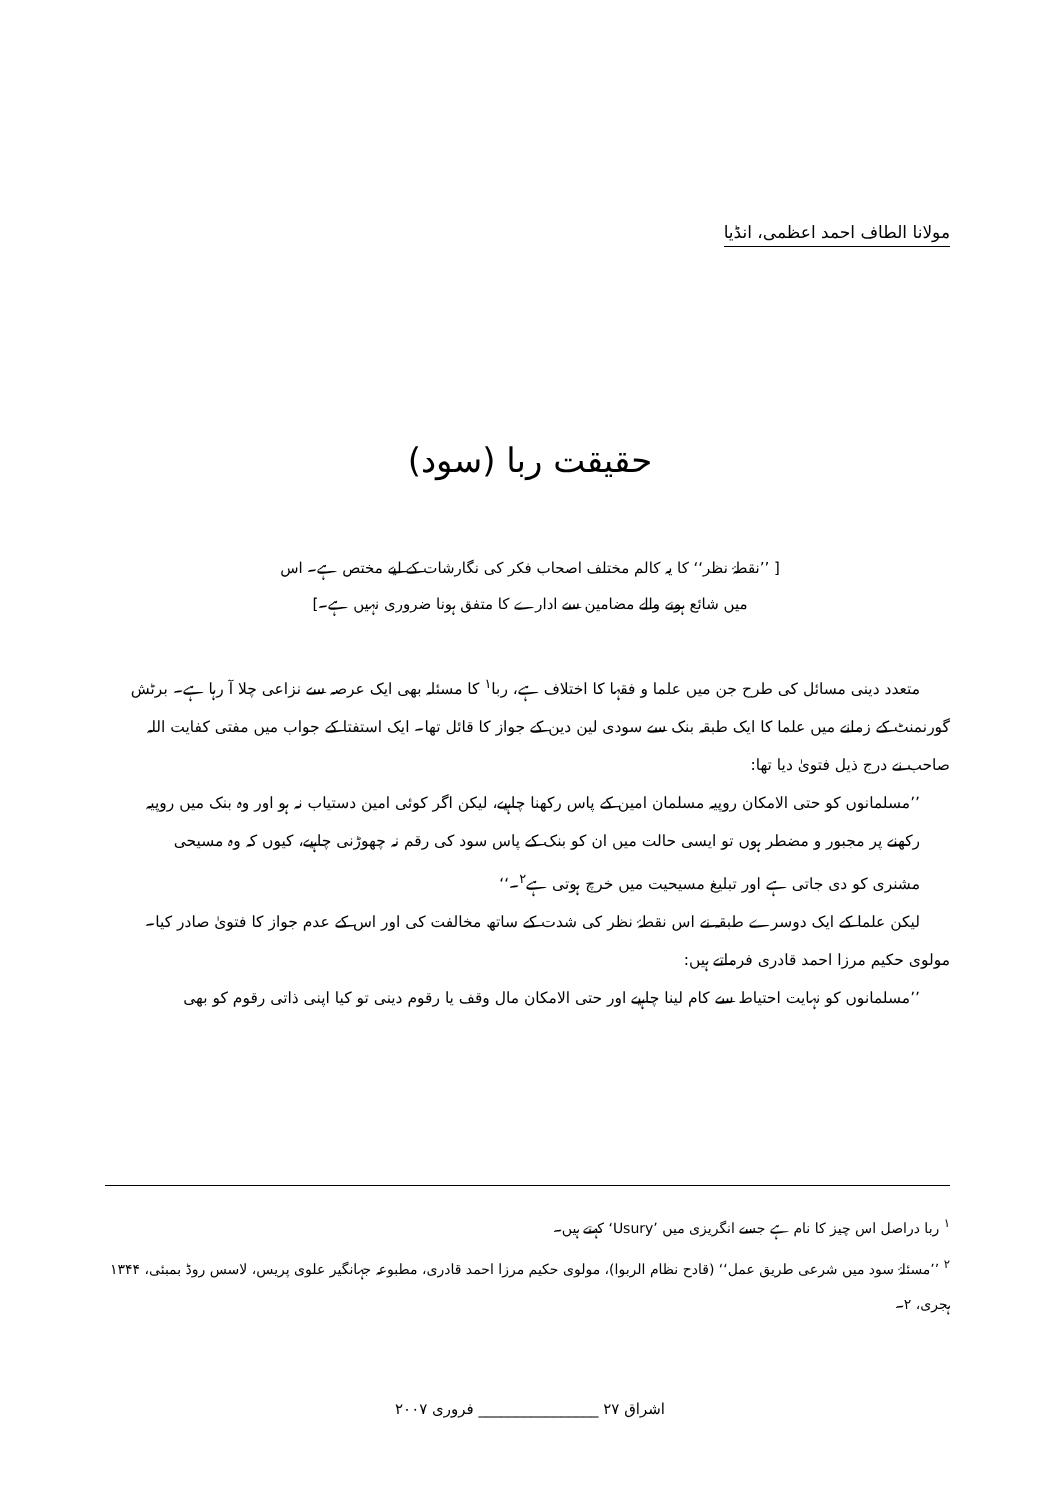مولانا الطاف احمد اعظمی، انڈیا
حقیقت ربا (سود)
[ ’’نقطۂ نظر‘‘ کا یہ کالم مختلف اصحاب فکر کی نگارشات کے لیے مختص ہے۔ اس
میں شائع ہونے والے مضامین سے ادارے کا متفق ہونا ضروری نہیں ہے۔]
متعدد دینی مسائل کی طرح جن میں علما و فقہا کا اختلاف ہے، ربا<sup>۱</sup> کا مسئلہ بھی ایک عرصہ سے نزاعی چلا آ رہا ہے۔ برٹش گورنمنٹ کے زمانے میں علما کا ایک طبقہ بنک سے سودی لین دین کے جواز کا قائل تھا۔ ایک استفتا کے جواب میں مفتی کفایت اللہ صاحب نے درج ذیل فتویٰ دیا تھا:
’’مسلمانوں کو حتی الامکان روپیہ مسلمان امین کے پاس رکھنا چاہیے، لیکن اگر کوئی امین دستیاب نہ ہو اور وہ بنک میں روپیہ رکھنے پر مجبور و مضطر ہوں تو ایسی حالت میں ان کو بنک کے پاس سود کی رقم نہ چھوڑنی چاہیے، کیوں کہ وہ مسیحی مشنری کو دی جاتی ہے اور تبلیغ مسیحیت میں خرچ ہوتی ہے<sup>۲</sup>۔‘‘
لیکن علما کے ایک دوسرے طبقہ نے اس نقطۂ نظر کی شدت کے ساتھ مخالفت کی اور اس کے عدم جواز کا فتویٰ صادر کیا۔ مولوی حکیم مرزا احمد قادری فرماتے ہیں:
’’مسلمانوں کو نہایت احتیاط سے کام لینا چاہیے اور حتی الامکان مال وقف یا رقوم دینی تو کیا اپنی ذاتی رقوم کو بھی
<sup>۱</sup> ربا دراصل اس چیز کا نام ہے جسے انگریزی میں ’Usury‘ کہتے ہیں۔
<sup>۲</sup> ’’مسئلۂ سود میں شرعی طریق عمل‘‘ (قادح نظام الربوا)، مولوی حکیم مرزا احمد قادری، مطبوعہ جہانگیر علوی پریس، لاسس روڈ بمبئی، ۱۳۴۴ ہجری، ۲۔
اشراق ۲۷ ________________ فروری ۲۰۰۷